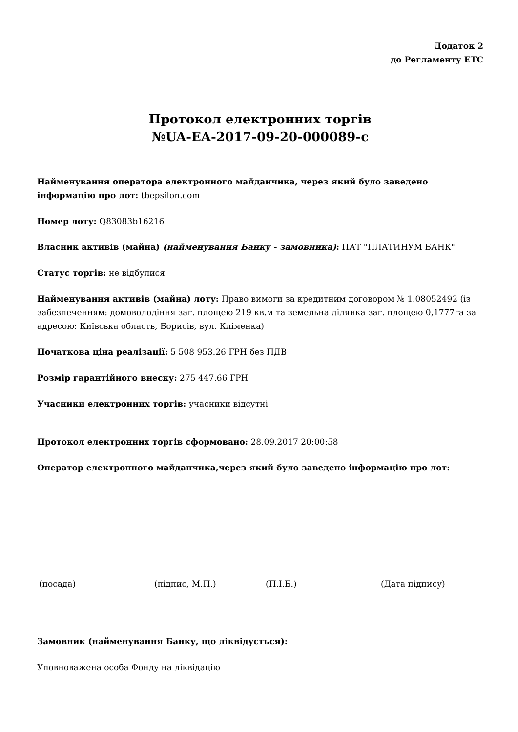Додаток 2
до Регламенту ЕТС
Протокол електронних торгів
№UA-EA-2017-09-20-000089-c
Найменування оператора електронного майданчика, через який було заведено інформацію про лот: tbepsilon.com
Номер лоту: Q83083b16216
Власник активів (майна) (найменування Банку - замовника): ПАТ "ПЛАТИНУМ БАНК"
Статус торгів: не відбулися
Найменування активів (майна) лоту: Право вимоги за кредитним договором № 1.08052492 (із забезпеченням: домоволодіння заг. площею 219 кв.м та земельна ділянка заг. площею 0,1777га за адресою: Київська область, Борисів, вул. Кліменка)
Початкова ціна реалізації: 5 508 953.26 ГРН без ПДВ
Розмір гарантійного внеску: 275 447.66 ГРН
Учасники електронних торгів: учасники відсутні
Протокол електронних торгів сформовано: 28.09.2017 20:00:58
Оператор електронного майданчика,через який було заведено інформацію про лот:
(посада) (підпис, М.П.) (П.І.Б.) (Дата підпису)
Замовник (найменування Банку, що ліквідується):
Уповноважена особа Фонду на ліквідацію